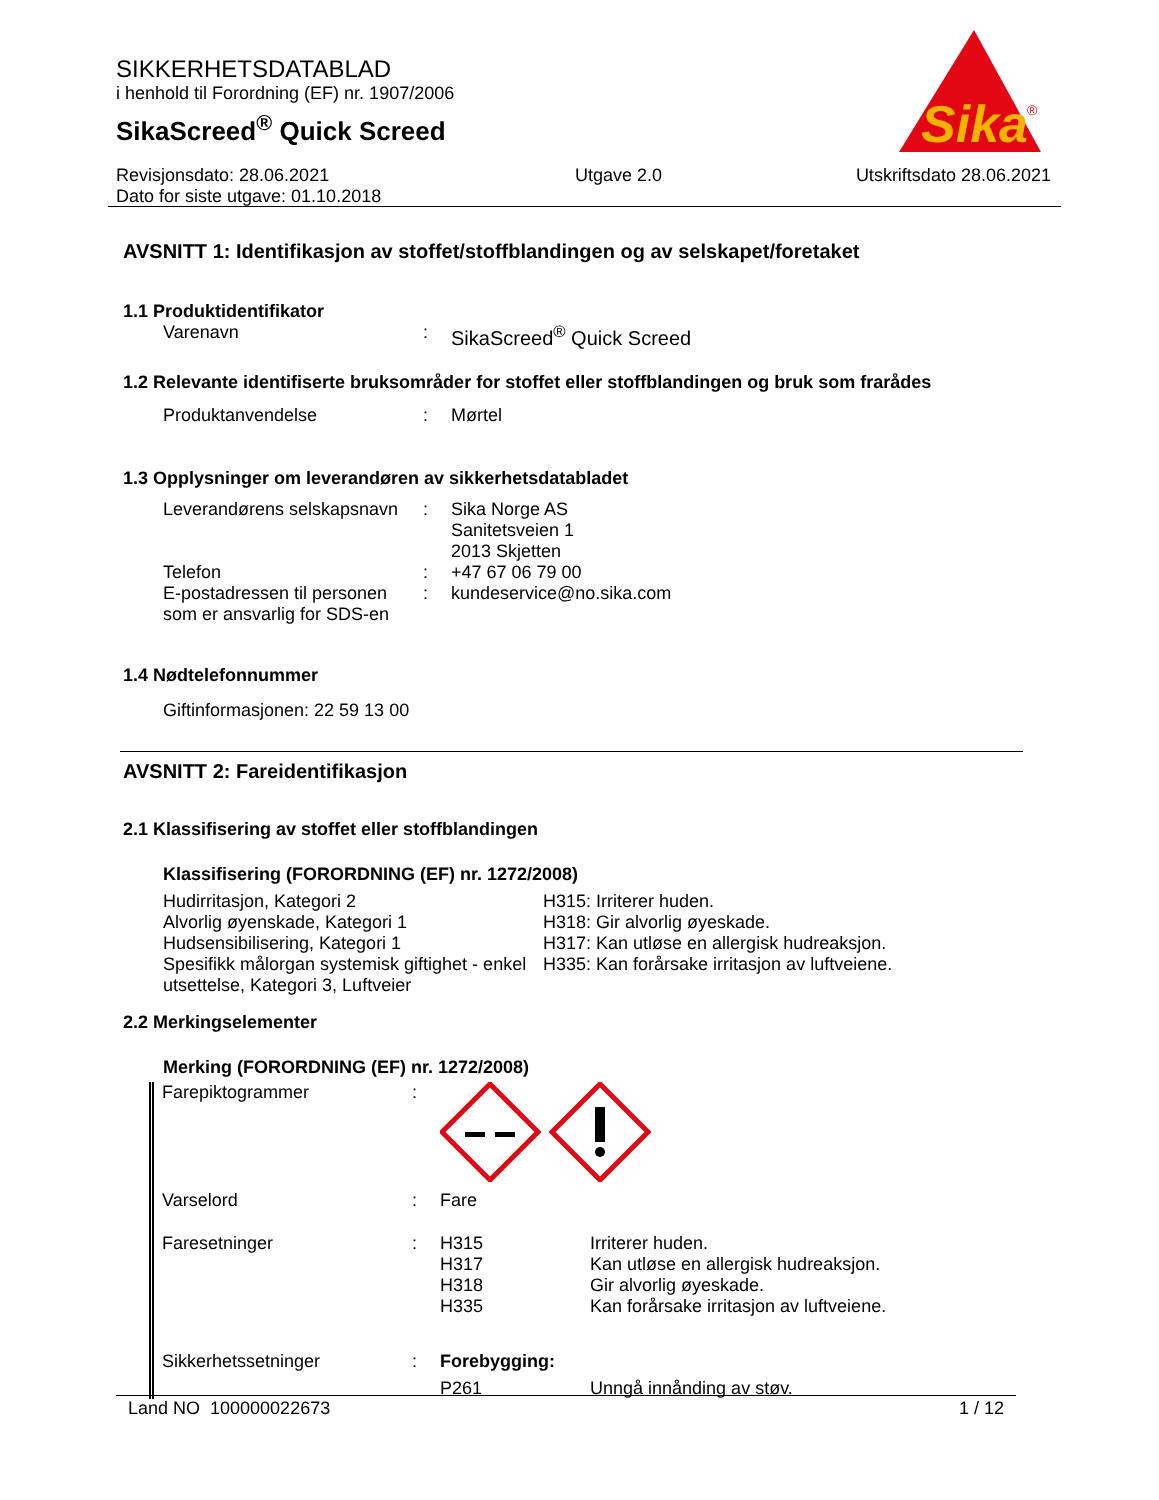SIKKERHETSDATABLAD
i henhold til Forordning (EF) nr. 1907/2006
SikaScreed<sup>®</sup> Quick Screed
Sika
®
Revisjonsdato: 28.06.2021
Dato for siste utgave: 01.10.2018
Utgave 2.0 Utskriftsdato 28.06.2021
AVSNITT 1: Identifikasjon av stoffet/stoffblandingen og av selskapet/foretaket
1.1 Produktidentifikator
Varenavn : SikaScreed<sup>®</sup> Quick Screed
1.2 Relevante identifiserte bruksområder for stoffet eller stoffblandingen og bruk som frarådes
Produktanvendelse : Mørtel
1.3 Opplysninger om leverandøren av sikkerhetsdatabladet
Leverandørens selskapsnavn
: Sika Norge AS
Sanitetsveien 1
2013 Skjetten
Telefon : +47 67 06 79 00
E-postadressen til personen som er ansvarlig for SDS-en
: kundeservice@no.sika.com
1.4 Nødtelefonnummer
Giftinformasjonen: 22 59 13 00
AVSNITT 2: Fareidentifikasjon
2.1 Klassifisering av stoffet eller stoffblandingen
Klassifisering (FORORDNING (EF) nr. 1272/2008)
Hudirritasjon, Kategori 2
Alvorlig øyenskade, Kategori 1
Hudsensibilisering, Kategori 1
Spesifikk målorgan systemisk giftighet - enkel utsettelse, Kategori 3, Luftveier
H315: Irriterer huden.
H318: Gir alvorlig øyeskade.
H317: Kan utløse en allergisk hudreaksjon.
H335: Kan forårsake irritasjon av luftveiene.
2.2 Merkingselementer
Merking (FORORDNING (EF) nr. 1272/2008)
Farepiktogrammer :
Varselord : Fare
Faresetninger : H315
H317
H318
H335
Irriterer huden.
Kan utløse en allergisk hudreaksjon.
Gir alvorlig øyeskade.
Kan forårsake irritasjon av luftveiene.
Sikkerhetssetninger : Forebygging:
P261 Unngå innånding av støv.
Land NO 100000022673 1 / 12